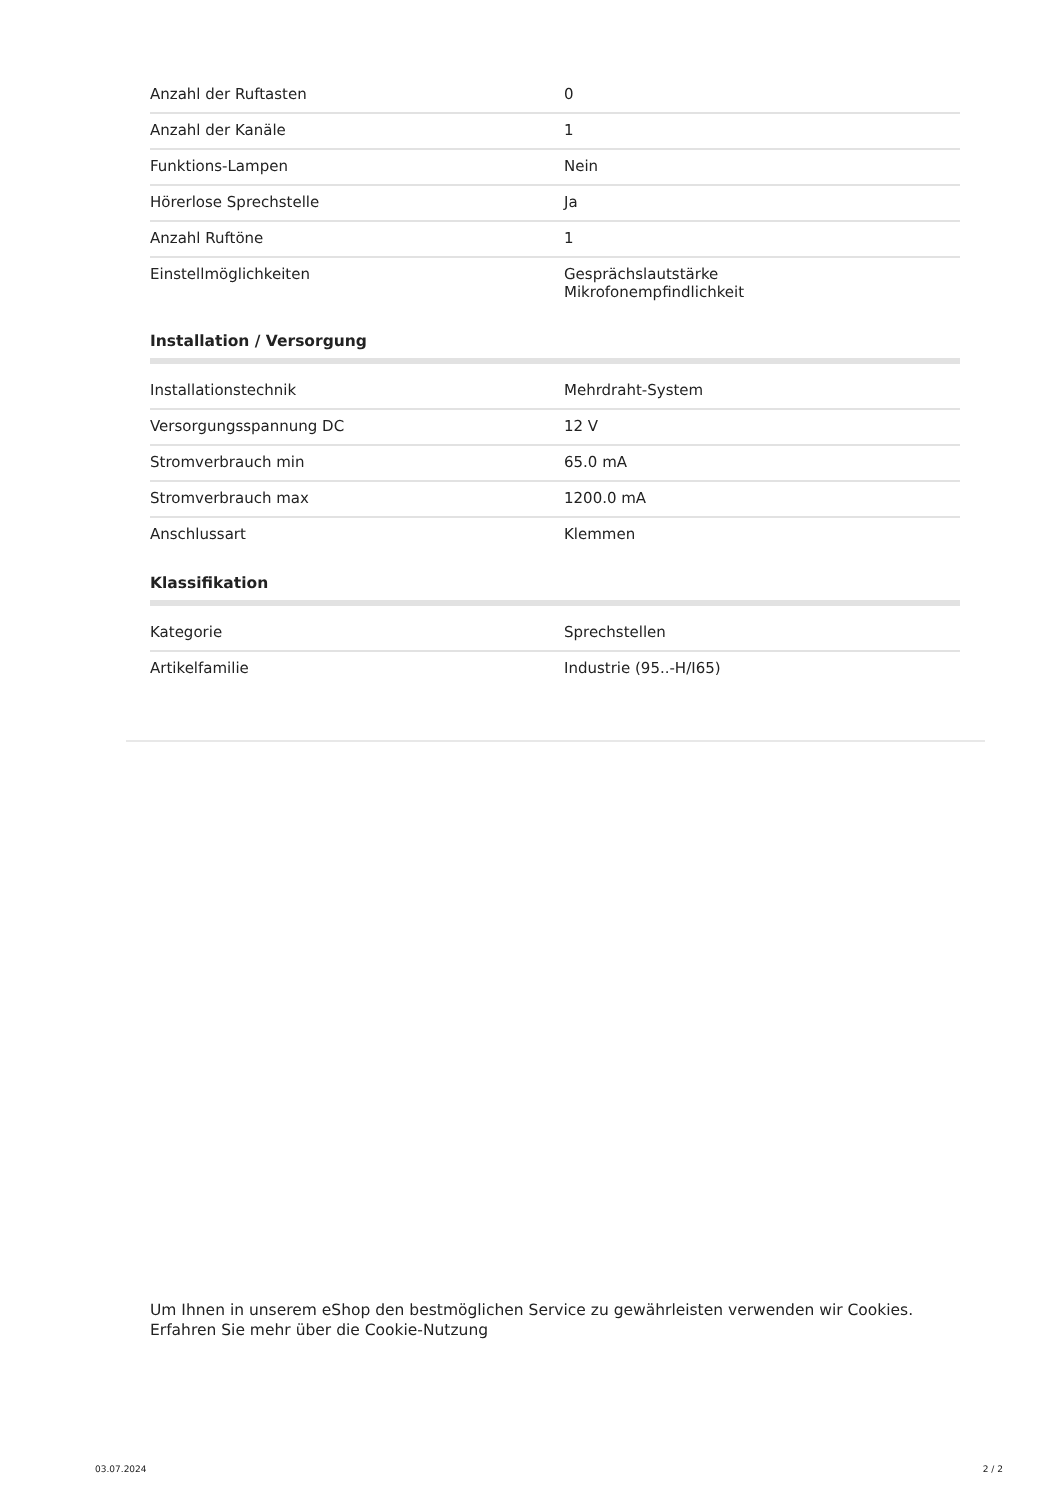| Anzahl der Ruftasten | 0 |
| Anzahl der Kanäle | 1 |
| Funktions-Lampen | Nein |
| Hörerlose Sprechstelle | Ja |
| Anzahl Ruftöne | 1 |
| Einstellmöglichkeiten | Gesprächslautstärke Mikrofonempfindlichkeit |
Installation / Versorgung
| Installationstechnik | Mehrdraht-System |
| Versorgungsspannung DC | 12 V |
| Stromverbrauch min | 65.0 mA |
| Stromverbrauch max | 1200.0 mA |
| Anschlussart | Klemmen |
Klassifikation
| Kategorie | Sprechstellen |
| Artikelfamilie | Industrie (95..-H/I65) |
Um Ihnen in unserem eShop den bestmöglichen Service zu gewährleisten verwenden wir Cookies.
Erfahren Sie mehr über die Cookie-Nutzung
03.07.2024 2 / 2